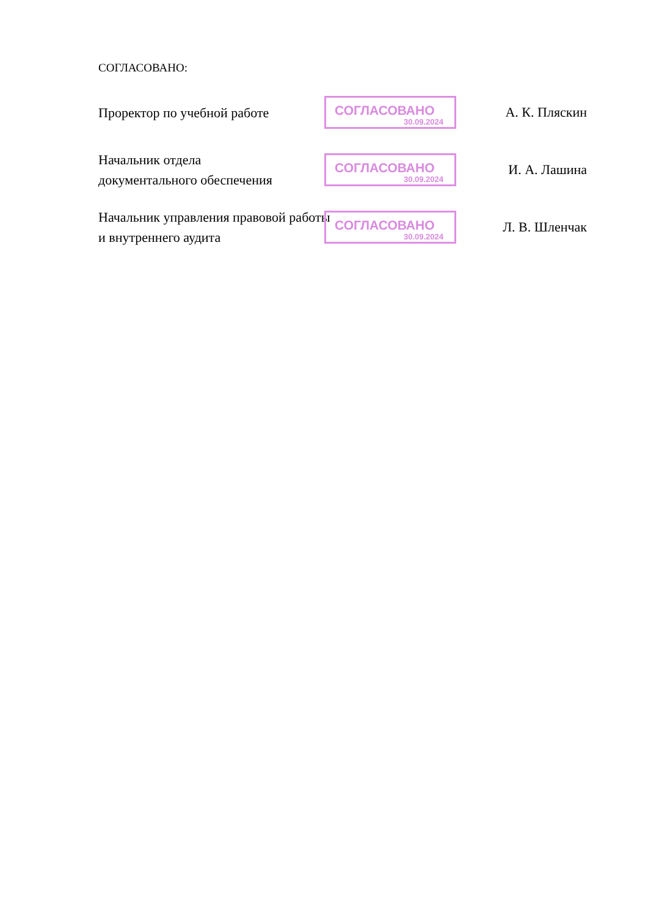СОГЛАСОВАНО:
Проректор по учебной работе
СОГЛАСОВАНО
30.09.2024
А. К. Пляскин
Начальник отдела
документального обеспечения
СОГЛАСОВАНО
30.09.2024
И. А. Лашина
Начальник управления правовой работы и внутреннего аудита
СОГЛАСОВАНО
30.09.2024
Л. В. Шленчак